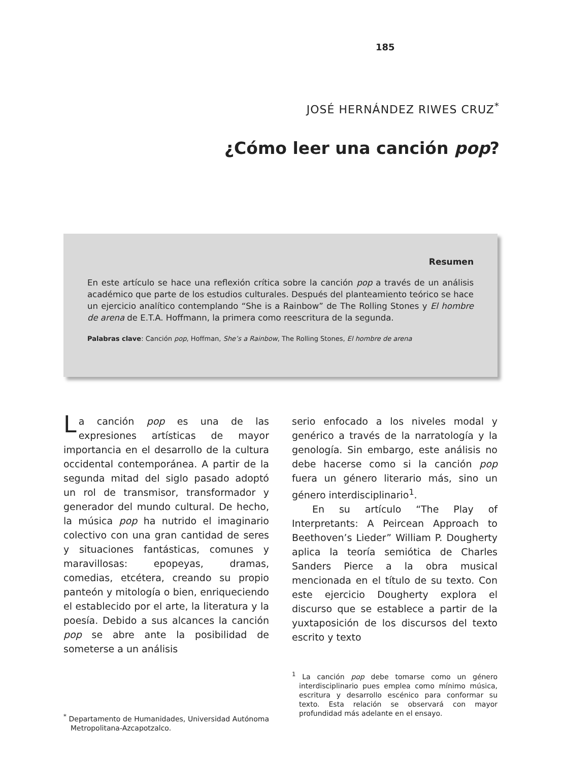185
JOSÉ HERNÁNDEZ RIWES CRUZ<sup>*</sup>
¿Cómo leer una canción pop?
Resumen
En este artículo se hace una reflexión crítica sobre la canción pop a través de un análisis académico que parte de los estudios culturales. Después del planteamiento teórico se hace un ejercicio analítico contemplando “She is a Rainbow” de The Rolling Stones y El hombre de arena de E.T.A. Hoffmann, la primera como reescritura de la segunda.
Palabras clave: Canción pop, Hoffman, She’s a Rainbow, The Rolling Stones, El hombre de arena
La canción pop es una de las expresiones artísticas de mayor importancia en el desarrollo de la cultura occidental contemporánea. A partir de la segunda mitad del siglo pasado adoptó un rol de transmisor, transformador y generador del mundo cultural. De hecho, la música pop ha nutrido el imaginario colectivo con una gran cantidad de seres y situaciones fantásticas, comunes y maravillosas: epopeyas, dramas, comedias, etcétera, creando su propio panteón y mitología o bien, enriqueciendo el establecido por el arte, la literatura y la poesía. Debido a sus alcances la canción pop se abre ante la posibilidad de someterse a un análisis
<sup>*</sup> Departamento de Humanidades, Universidad Autónoma Metropolitana-Azcapotzalco.
serio enfocado a los niveles modal y genérico a través de la narratología y la genología. Sin embargo, este análisis no debe hacerse como si la canción pop fuera un género literario más, sino un género interdisciplinario<sup>1</sup>.
En su artículo “The Play of Interpretants: A Peircean Approach to Beethoven’s Lieder” William P. Dougherty aplica la teoría semiótica de Charles Sanders Pierce a la obra musical mencionada en el título de su texto. Con este ejercicio Dougherty explora el discurso que se establece a partir de la yuxtaposición de los discursos del texto escrito y texto
<sup>1</sup> La canción pop debe tomarse como un género interdisciplinario pues emplea como mínimo música, escritura y desarrollo escénico para conformar su texto. Esta relación se observará con mayor profundidad más adelante en el ensayo.